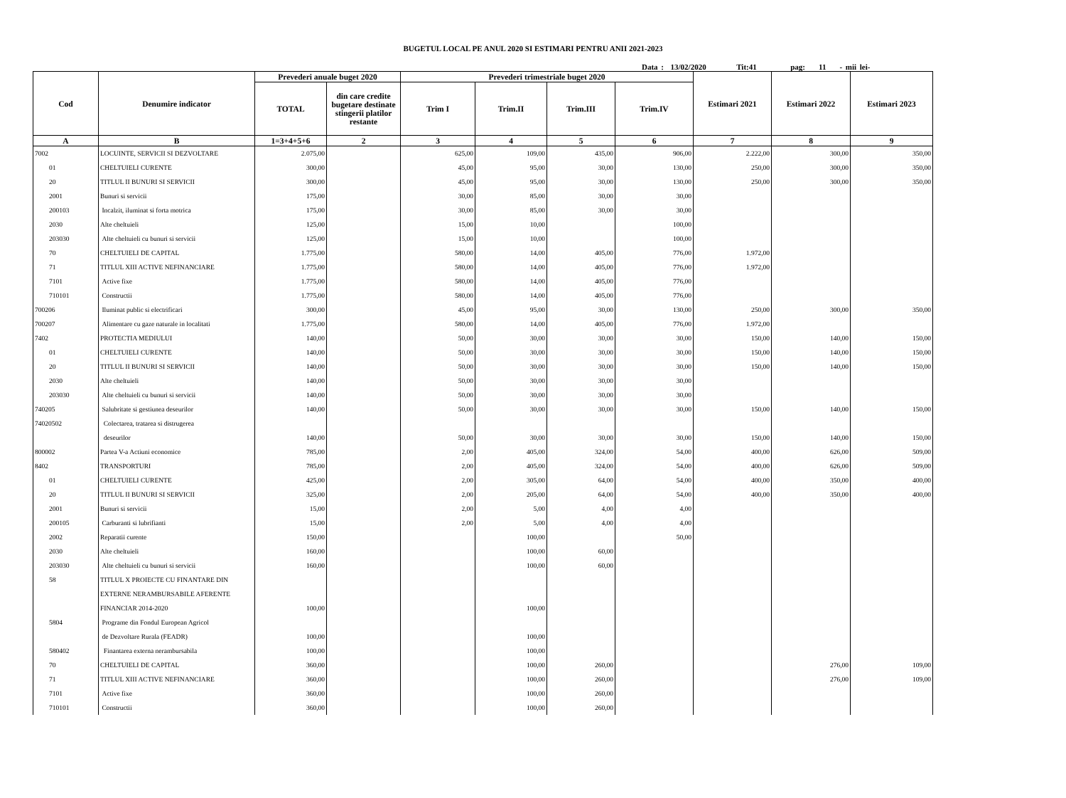BUGETUL LOCAL PE ANUL 2020 SI ESTIMARI PENTRU ANII 2021-2023
Data : 13/02/2020 Tit:41 pag: 11 - mii lei-
| Cod | Denumire indicator | Prevederi anuale buget 2020 | | Prevederi trimestriale buget 2020 | | | | Estimari 2021 | Estimari 2022 | Estimari 2023 |
| --- | --- | --- | --- | --- | --- | --- | --- | --- | --- | --- |
| | | TOTAL | din care credite bugetare destinate stingerii platilor restante | Trim I | Trim.II | Trim.III | Trim.IV | | | |
| A | B | 1=3+4+5+6 | 2 | 3 | 4 | 5 | 6 | 7 | 8 | 9 |
| 7002 | LOCUINTE, SERVICII SI DEZVOLTARE | 2.075,00 | | 625,00 | 109,00 | 435,00 | 906,00 | 2.222,00 | 300,00 | 350,00 |
| 01 | CHELTUIELI CURENTE | 300,00 | | 45,00 | 95,00 | 30,00 | 130,00 | 250,00 | 300,00 | 350,00 |
| 20 | TITLUL II BUNURI SI SERVICII | 300,00 | | 45,00 | 95,00 | 30,00 | 130,00 | 250,00 | 300,00 | 350,00 |
| 2001 | Bunuri si servicii | 175,00 | | 30,00 | 85,00 | 30,00 | 30,00 | | | |
| 200103 | Incalzit, iluminat si forta motrica | 175,00 | | 30,00 | 85,00 | 30,00 | 30,00 | | | |
| 2030 | Alte cheltuieli | 125,00 | | 15,00 | 10,00 | | 100,00 | | | |
| 203030 | Alte cheltuieli cu bunuri si servicii | 125,00 | | 15,00 | 10,00 | | 100,00 | | | |
| 70 | CHELTUIELI DE CAPITAL | 1.775,00 | | 580,00 | 14,00 | 405,00 | 776,00 | 1.972,00 | | |
| 71 | TITLUL XIII ACTIVE NEFINANCIARE | 1.775,00 | | 580,00 | 14,00 | 405,00 | 776,00 | 1.972,00 | | |
| 7101 | Active fixe | 1.775,00 | | 580,00 | 14,00 | 405,00 | 776,00 | | | |
| 710101 | Constructii | 1.775,00 | | 580,00 | 14,00 | 405,00 | 776,00 | | | |
| 700206 | Iluminat public si electrificari | 300,00 | | 45,00 | 95,00 | 30,00 | 130,00 | 250,00 | 300,00 | 350,00 |
| 700207 | Alimentare cu gaze naturale in localitati | 1.775,00 | | 580,00 | 14,00 | 405,00 | 776,00 | 1.972,00 | | |
| 7402 | PROTECTIA MEDIULUI | 140,00 | | 50,00 | 30,00 | 30,00 | 30,00 | 150,00 | 140,00 | 150,00 |
| 01 | CHELTUIELI CURENTE | 140,00 | | 50,00 | 30,00 | 30,00 | 30,00 | 150,00 | 140,00 | 150,00 |
| 20 | TITLUL II BUNURI SI SERVICII | 140,00 | | 50,00 | 30,00 | 30,00 | 30,00 | 150,00 | 140,00 | 150,00 |
| 2030 | Alte cheltuieli | 140,00 | | 50,00 | 30,00 | 30,00 | 30,00 | | | |
| 203030 | Alte cheltuieli cu bunuri si servicii | 140,00 | | 50,00 | 30,00 | 30,00 | 30,00 | | | |
| 740205 | Salubritate si gestiunea deseurilor | 140,00 | | 50,00 | 30,00 | 30,00 | 30,00 | 150,00 | 140,00 | 150,00 |
| 74020502 | Colectarea, tratarea si distrugerea | | | | | | | | | |
| | deseurilor | 140,00 | | 50,00 | 30,00 | 30,00 | 30,00 | 150,00 | 140,00 | 150,00 |
| 800002 | Partea V-a Actiuni economice | 785,00 | | 2,00 | 405,00 | 324,00 | 54,00 | 400,00 | 626,00 | 509,00 |
| 8402 | TRANSPORTURI | 785,00 | | 2,00 | 405,00 | 324,00 | 54,00 | 400,00 | 626,00 | 509,00 |
| 01 | CHELTUIELI CURENTE | 425,00 | | 2,00 | 305,00 | 64,00 | 54,00 | 400,00 | 350,00 | 400,00 |
| 20 | TITLUL II BUNURI SI SERVICII | 325,00 | | 2,00 | 205,00 | 64,00 | 54,00 | 400,00 | 350,00 | 400,00 |
| 2001 | Bunuri si servicii | 15,00 | | 2,00 | 5,00 | 4,00 | 4,00 | | | |
| 200105 | Carburanti si lubrifianti | 15,00 | | 2,00 | 5,00 | 4,00 | 4,00 | | | |
| 2002 | Reparatii curente | 150,00 | | | 100,00 | | 50,00 | | | |
| 2030 | Alte cheltuieli | 160,00 | | | 100,00 | 60,00 | | | | |
| 203030 | Alte cheltuieli cu bunuri si servicii | 160,00 | | | 100,00 | 60,00 | | | | |
| 58 | TITLUL X PROIECTE CU FINANTARE DIN | | | | | | | | | |
| | EXTERNE NERAMBURSABILE AFERENTE | | | | | | | | | |
| | FINANCIAR 2014-2020 | 100,00 | | | 100,00 | | | | | |
| 5804 | Programe din Fondul European Agricol | | | | | | | | | |
| | de Dezvoltare Rurala (FEADR) | 100,00 | | | 100,00 | | | | | |
| 580402 | Finantarea externa nerambursabila | 100,00 | | | 100,00 | | | | | |
| 70 | CHELTUIELI DE CAPITAL | 360,00 | | | 100,00 | 260,00 | | | 276,00 | 109,00 |
| 71 | TITLUL XIII ACTIVE NEFINANCIARE | 360,00 | | | 100,00 | 260,00 | | | 276,00 | 109,00 |
| 7101 | Active fixe | 360,00 | | | 100,00 | 260,00 | | | | |
| 710101 | Constructii | 360,00 | | | 100,00 | 260,00 | | | | |